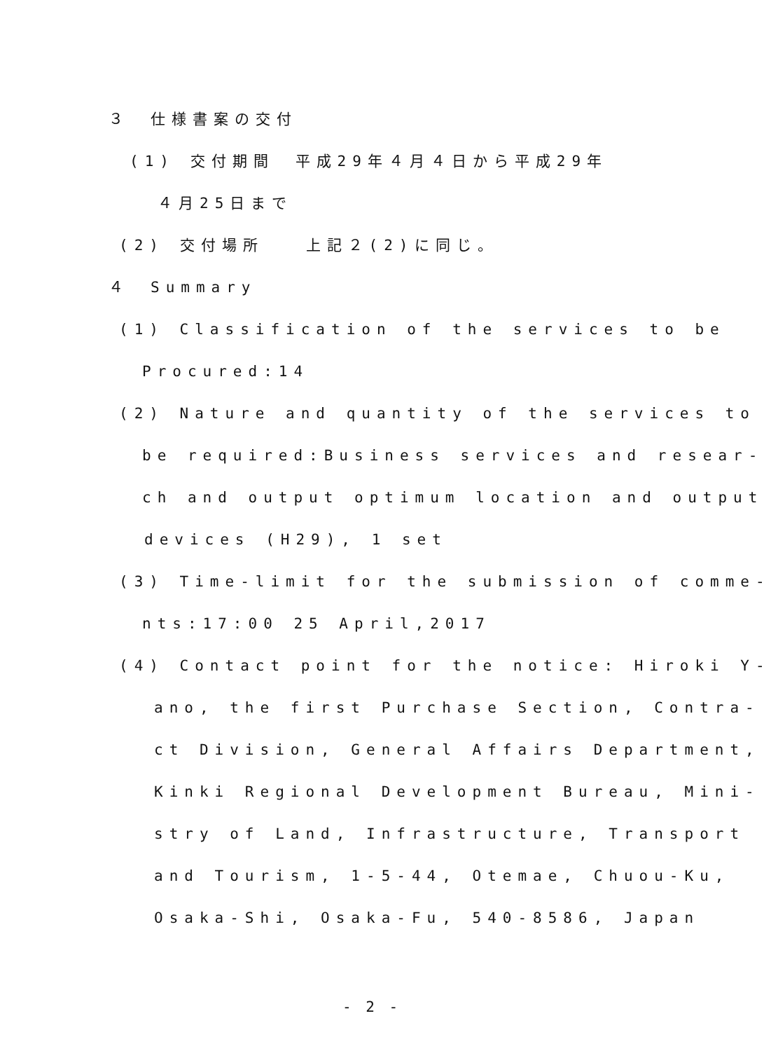３　仕様書案の交付
(1) 交付期間　平成29年４月４日から平成29年
４月25日まで
(2) 交付場所　　上記２(2)に同じ。
４　Summary
(1) Classification of the services to be
Procured:14
(2) Nature and quantity of the services to
be required:Business services and resear-
ch and output optimum location and output
devices (H29), 1 set
(3) Time-limit for the submission of comme-
nts:17:00 25 April,2017
(4) Contact point for the notice: Hiroki Y-
ano, the first Purchase Section, Contra-
ct Division, General Affairs Department,
Kinki Regional Development Bureau, Mini-
stry of Land, Infrastructure, Transport
and Tourism, 1-5-44, Otemae, Chuou-Ku,
Osaka-Shi, Osaka-Fu, 540-8586, Japan
- 2 -